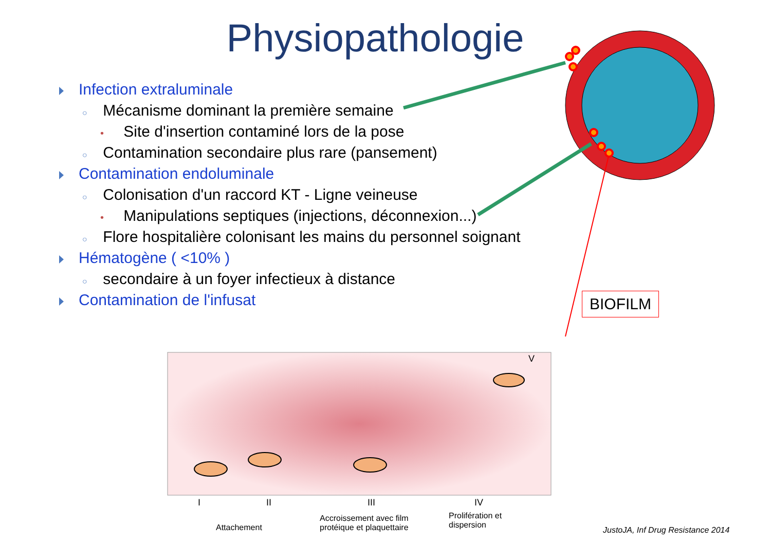Physiopathologie
Infection extraluminale
○ Mécanisme dominant la première semaine
• Site d'insertion contaminé lors de la pose
○ Contamination secondaire plus rare (pansement)
Contamination endoluminale
○ Colonisation d'un raccord KT - Ligne veineuse
• Manipulations septiques (injections, déconnexion...)
○ Flore hospitalière colonisant les mains du personnel soignant
Hématogène ( <10% )
○ secondaire à un foyer infectieux à distance
Contamination de l'infusat
BIOFILM
V
I II III IV
Attachement
Accroissement avec film
protéique et plaquettaire
Prolifération et
dispersion
JustoJA, Inf Drug Resistance 2014